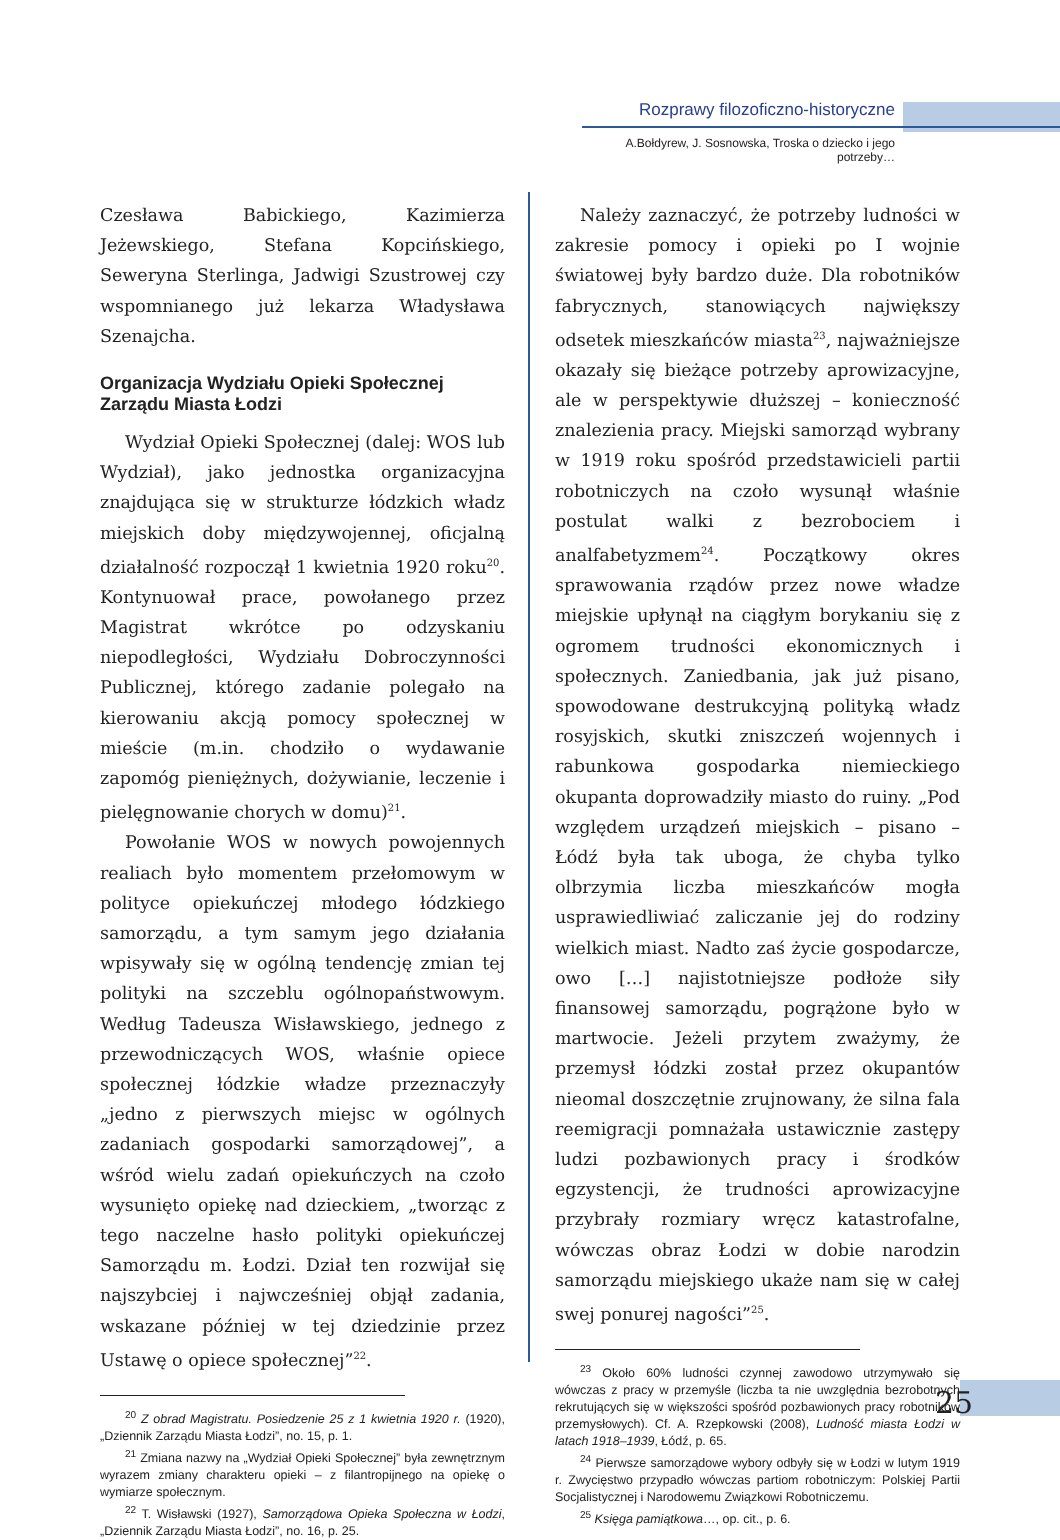Rozprawy filozoficzno-historyczne
A.Bołdyrew, J. Sosnowska, Troska o dziecko i jego potrzeby…
Czesława Babickiego, Kazimierza Jeżewskiego, Stefana Kopcińskiego, Seweryna Sterlinga, Jadwigi Szustrowej czy wspomnianego już lekarza Władysława Szenajcha.
Organizacja Wydziału Opieki Społecznej Zarządu Miasta Łodzi
Wydział Opieki Społecznej (dalej: WOS lub Wydział), jako jednostka organizacyjna znajdująca się w strukturze łódzkich władz miejskich doby międzywojennej, oficjalną działalność rozpoczął 1 kwietnia 1920 roku<sup>20</sup>. Kontynuował prace, powołanego przez Magistrat wkrótce po odzyskaniu niepodległości, Wydziału Dobroczynności Publicznej, którego zadanie polegało na kierowaniu akcją pomocy społecznej w mieście (m.in. chodziło o wydawanie zapomóg pieniężnych, dożywianie, leczenie i pielęgnowanie chorych w domu)<sup>21</sup>.
Powołanie WOS w nowych powojennych realiach było momentem przełomowym w polityce opiekuńczej młodego łódzkiego samorządu, a tym samym jego działania wpisywały się w ogólną tendencję zmian tej polityki na szczeblu ogólnopaństwowym. Według Tadeusza Wisławskiego, jednego z przewodniczących WOS, właśnie opiece społecznej łódzkie władze przeznaczyły „jedno z pierwszych miejsc w ogólnych zadaniach gospodarki samorządowej”, a wśród wielu zadań opiekuńczych na czoło wysunięto opiekę nad dzieckiem, „tworząc z tego naczelne hasło polityki opiekuńczej Samorządu m. Łodzi. Dział ten rozwijał się najszybciej i najwcześniej objął zadania, wskazane później w tej dziedzinie przez Ustawę o opiece społecznej”<sup>22</sup>.
<sup>20</sup> Z obrad Magistratu. Posiedzenie 25 z 1 kwietnia 1920 r. (1920), „Dziennik Zarządu Miasta Łodzi”, no. 15, p. 1.
<sup>21</sup> Zmiana nazwy na „Wydział Opieki Społecznej” była zewnętrznym wyrazem zmiany charakteru opieki – z filantropijnego na opiekę o wymiarze społecznym.
<sup>22</sup> T. Wisławski (1927), Samorządowa Opieka Społeczna w Łodzi, „Dziennik Zarządu Miasta Łodzi”, no. 16, p. 25.
Należy zaznaczyć, że potrzeby ludności w zakresie pomocy i opieki po I wojnie światowej były bardzo duże. Dla robotników fabrycznych, stanowiących największy odsetek mieszkańców miasta<sup>23</sup>, najważniejsze okazały się bieżące potrzeby aprowizacyjne, ale w perspektywie dłuższej – konieczność znalezienia pracy. Miejski samorząd wybrany w 1919 roku spośród przedstawicieli partii robotniczych na czoło wysunął właśnie postulat walki z bezrobociem i analfabetyzmem<sup>24</sup>. Początkowy okres sprawowania rządów przez nowe władze miejskie upłynął na ciągłym borykaniu się z ogromem trudności ekonomicznych i społecznych. Zaniedbania, jak już pisano, spowodowane destrukcyjną polityką władz rosyjskich, skutki zniszczeń wojennych i rabunkowa gospodarka niemieckiego okupanta doprowadziły miasto do ruiny. „Pod względem urządzeń miejskich – pisano – Łódź była tak uboga, że chyba tylko olbrzymia liczba mieszkańców mogła usprawiedliwiać zaliczanie jej do rodziny wielkich miast. Nadto zaś życie gospodarcze, owo […] najistotniejsze podłoże siły finansowej samorządu, pogrążone było w martwocie. Jeżeli przytem zważymy, że przemysł łódzki został przez okupantów nieomal doszczętnie zrujnowany, że silna fala reemigracji pomnażała ustawicznie zastępy ludzi pozbawionych pracy i środków egzystencji, że trudności aprowizacyjne przybrały rozmiary wręcz katastrofalne, wówczas obraz Łodzi w dobie narodzin samorządu miejskiego ukaże nam się w całej swej ponurej nagości”<sup>25</sup>.
<sup>23</sup> Około 60% ludności czynnej zawodowo utrzymywało się wówczas z pracy w przemyśle (liczba ta nie uwzględnia bezrobotnych rekrutujących się w większości spośród pozbawionych pracy robotników przemysłowych). Cf. A. Rzepkowski (2008), Ludność miasta Łodzi w latach 1918–1939, Łódź, p. 65.
<sup>24</sup> Pierwsze samorządowe wybory odbyły się w Łodzi w lutym 1919 r. Zwycięstwo przypadło wówczas partiom robotniczym: Polskiej Partii Socjalistycznej i Narodowemu Związkowi Robotniczemu.
<sup>25</sup> Księga pamiątkowa…, op. cit., p. 6.
25